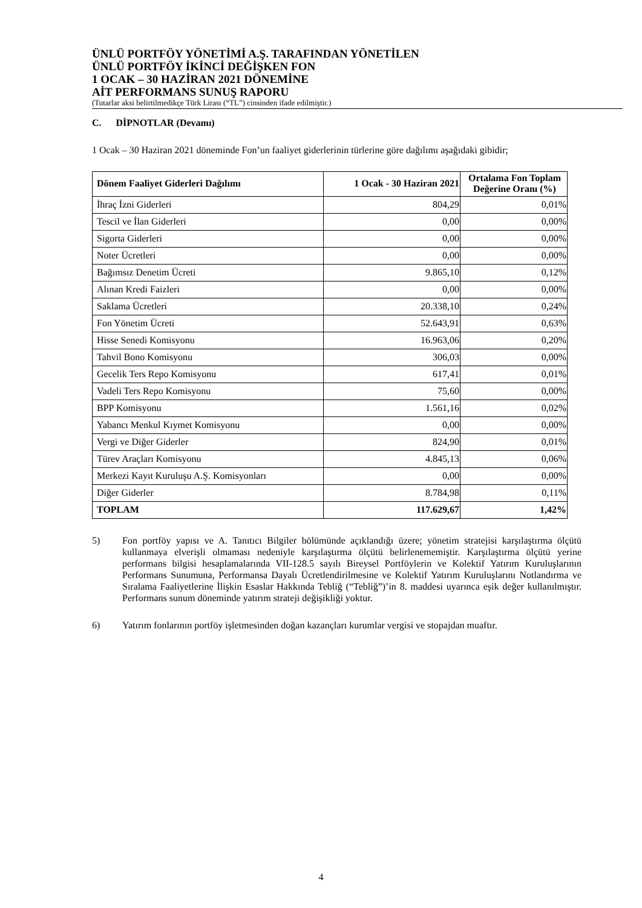ÜNLÜ PORTFÖY YÖNETİMİ A.Ş. TARAFINDAN YÖNETİLEN
ÜNLÜ PORTFÖY İKİNCİ DEĞİŞKEN FON
1 OCAK – 30 HAZİRAN 2021 DÖNEMİNE
AİT PERFORMANS SUNUŞ RAPORU
(Tutarlar aksi belirtilmedikçe Türk Lirası (“TL”) cinsinden ifade edilmiştir.)
C. DİPNOTLAR (Devamı)
1 Ocak – 30 Haziran 2021 döneminde Fon’un faaliyet giderlerinin türlerine göre dağılımı aşağıdaki gibidir;
| Dönem Faaliyet Giderleri Dağılımı | 1 Ocak - 30 Haziran 2021 | Ortalama Fon Toplam Değerine Oranı (%) |
| --- | --- | --- |
| İhraç İzni Giderleri | 804,29 | 0,01% |
| Tescil ve İlan Giderleri | 0,00 | 0,00% |
| Sigorta Giderleri | 0,00 | 0,00% |
| Noter Ücretleri | 0,00 | 0,00% |
| Bağımsız Denetim Ücreti | 9.865,10 | 0,12% |
| Alınan Kredi Faizleri | 0,00 | 0,00% |
| Saklama Ücretleri | 20.338,10 | 0,24% |
| Fon Yönetim Ücreti | 52.643,91 | 0,63% |
| Hisse Senedi Komisyonu | 16.963,06 | 0,20% |
| Tahvil Bono Komisyonu | 306,03 | 0,00% |
| Gecelik Ters Repo Komisyonu | 617,41 | 0,01% |
| Vadeli Ters Repo Komisyonu | 75,60 | 0,00% |
| BPP Komisyonu | 1.561,16 | 0,02% |
| Yabancı Menkul Kıymet Komisyonu | 0,00 | 0,00% |
| Vergi ve Diğer Giderler | 824,90 | 0,01% |
| Türev Araçları Komisyonu | 4.845,13 | 0,06% |
| Merkezi Kayıt Kuruluşu A.Ş. Komisyonları | 0,00 | 0,00% |
| Diğer Giderler | 8.784,98 | 0,11% |
| TOPLAM | 117.629,67 | 1,42% |
5) Fon portföy yapısı ve A. Tanıtıcı Bilgiler bölümünde açıklandığı üzere; yönetim stratejisi karşılaştırma ölçütü kullanmaya elverişli olmaması nedeniyle karşılaştırma ölçütü belirlenememiştir. Karşılaştırma ölçütü yerine performans bilgisi hesaplamalarında VII-128.5 sayılı Bireysel Portföylerin ve Kolektif Yatırım Kuruluşlarının Performans Sunumuna, Performansa Dayalı Ücretlendirilmesine ve Kolektif Yatırım Kuruluşlarını Notlandırma ve Sıralama Faaliyetlerine İlişkin Esaslar Hakkında Tebliğ (“Tebliğ”)’in 8. maddesi uyarınca eşik değer kullanılmıştır. Performans sunum döneminde yatırım strateji değişikliği yoktur.
6) Yatırım fonlarının portföy işletmesinden doğan kazançları kurumlar vergisi ve stopajdan muaftır.
4